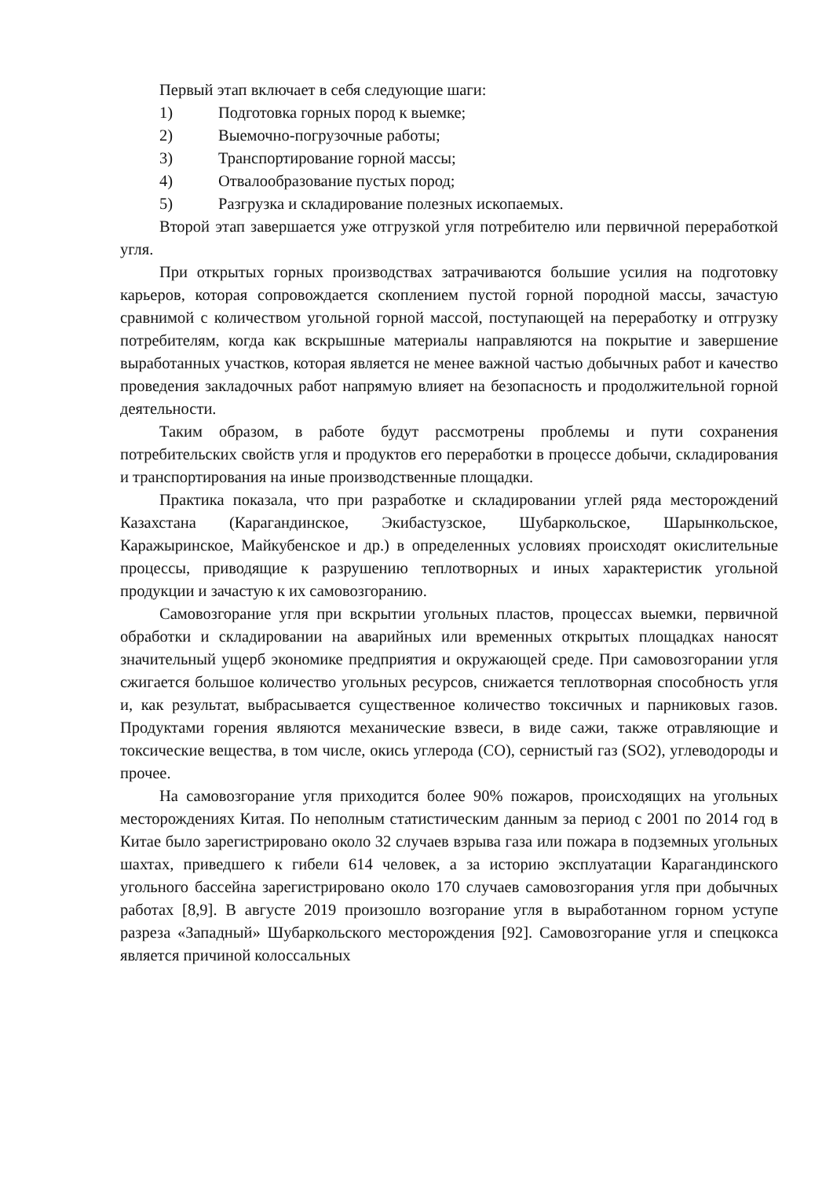Первый этап включает в себя следующие шаги:
1) Подготовка горных пород к выемке;
2) Выемочно-погрузочные работы;
3) Транспортирование горной массы;
4) Отвалообразование пустых пород;
5) Разгрузка и складирование полезных ископаемых.
Второй этап завершается уже отгрузкой угля потребителю или первичной переработкой угля.
При открытых горных производствах затрачиваются большие усилия на подготовку карьеров, которая сопровождается скоплением пустой горной породной массы, зачастую сравнимой с количеством угольной горной массой, поступающей на переработку и отгрузку потребителям, когда как вскрышные материалы направляются на покрытие и завершение выработанных участков, которая является не менее важной частью добычных работ и качество проведения закладочных работ напрямую влияет на безопасность и продолжительной горной деятельности.
Таким образом, в работе будут рассмотрены проблемы и пути сохранения потребительских свойств угля и продуктов его переработки в процессе добычи, складирования и транспортирования на иные производственные площадки.
Практика показала, что при разработке и складировании углей ряда месторождений Казахстана (Карагандинское, Экибастузское, Шубаркольское, Шарынкольское, Каражыринское, Майкубенское и др.) в определенных условиях происходят окислительные процессы, приводящие к разрушению теплотворных и иных характеристик угольной продукции и зачастую к их самовозгоранию.
Самовозгорание угля при вскрытии угольных пластов, процессах выемки, первичной обработки и складировании на аварийных или временных открытых площадках наносят значительный ущерб экономике предприятия и окружающей среде. При самовозгорании угля сжигается большое количество угольных ресурсов, снижается теплотворная способность угля и, как результат, выбрасывается существенное количество токсичных и парниковых газов. Продуктами горения являются механические взвеси, в виде сажи, также отравляющие и токсические вещества, в том числе, окись углерода (СО), сернистый газ (SO2), углеводороды и прочее.
На самовозгорание угля приходится более 90% пожаров, происходящих на угольных месторождениях Китая. По неполным статистическим данным за период с 2001 по 2014 год в Китае было зарегистрировано около 32 случаев взрыва газа или пожара в подземных угольных шахтах, приведшего к гибели 614 человек, а за историю эксплуатации Карагандинского угольного бассейна зарегистрировано около 170 случаев самовозгорания угля при добычных работах [8,9]. В августе 2019 произошло возгорание угля в выработанном горном уступе разреза «Западный» Шубаркольского месторождения [92]. Самовозгорание угля и спецкокса является причиной колоссальных